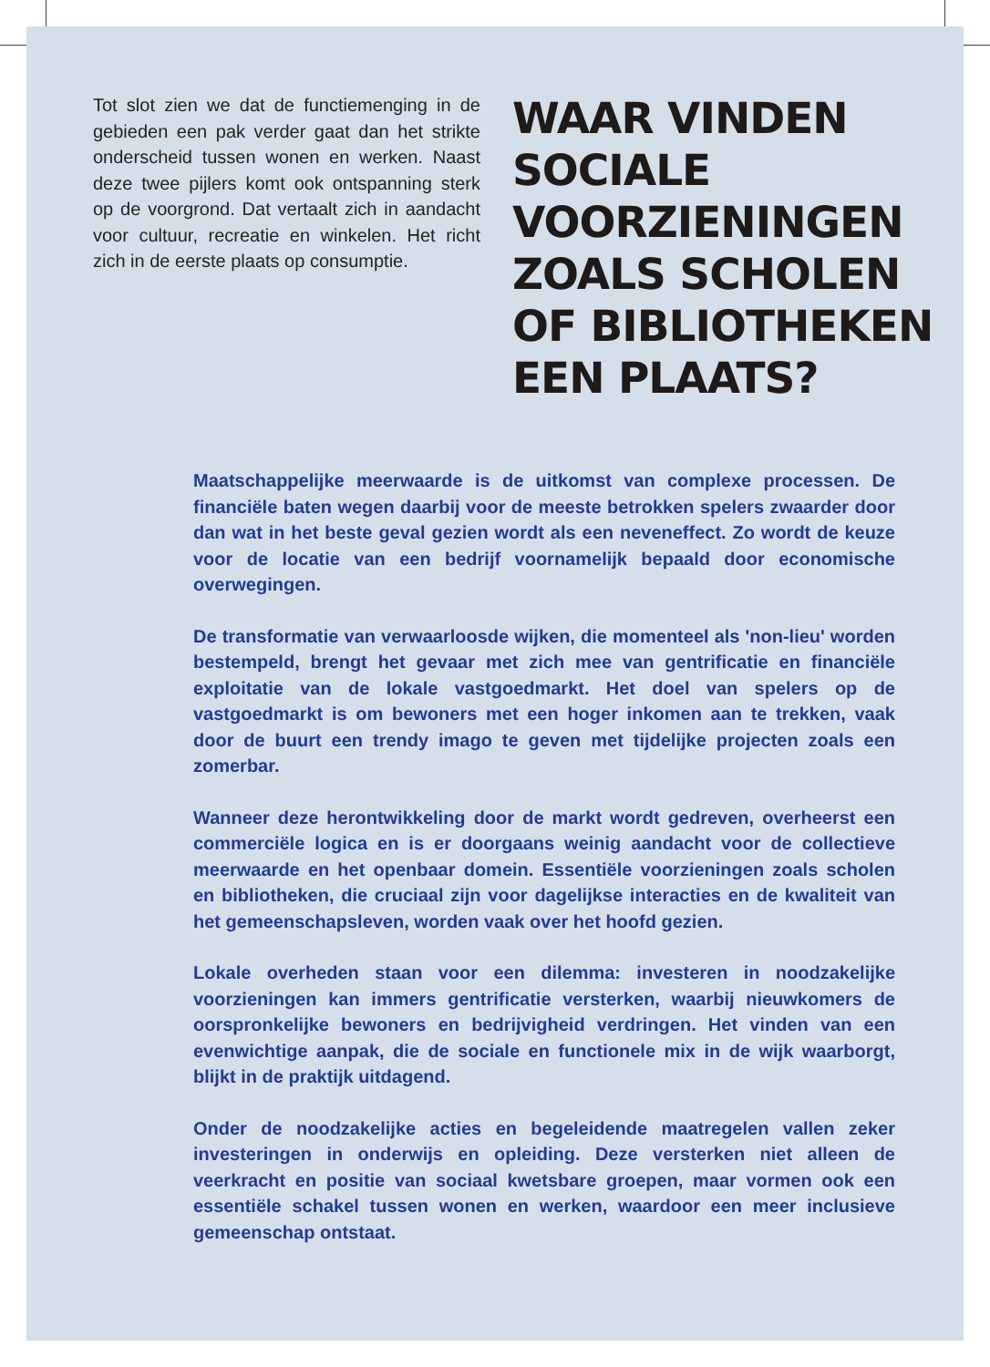Tot slot zien we dat de functiemenging in de gebieden een pak verder gaat dan het strikte onderscheid tussen wonen en werken. Naast deze twee pijlers komt ook ontspanning sterk op de voorgrond. Dat vertaalt zich in aandacht voor cultuur, recreatie en winkelen. Het richt zich in de eerste plaats op consumptie.
WAAR VINDEN
SOCIALE
VOORZIENINGEN
ZOALS SCHOLEN
OF BIBLIOTHEKEN
EEN PLAATS?
Maatschappelijke meerwaarde is de uitkomst van complexe processen. De financiële baten wegen daarbij voor de meeste betrokken spelers zwaarder door dan wat in het beste geval gezien wordt als een neveneffect. Zo wordt de keuze voor de locatie van een bedrijf voornamelijk bepaald door economische overwegingen.
De transformatie van verwaarloosde wijken, die momenteel als 'non-lieu' worden bestempeld, brengt het gevaar met zich mee van gentrificatie en financiële exploitatie van de lokale vastgoedmarkt. Het doel van spelers op de vastgoedmarkt is om bewoners met een hoger inkomen aan te trekken, vaak door de buurt een trendy imago te geven met tijdelijke projecten zoals een zomerbar.
Wanneer deze herontwikkeling door de markt wordt gedreven, overheerst een commerciële logica en is er doorgaans weinig aandacht voor de collectieve meerwaarde en het openbaar domein. Essentiële voorzieningen zoals scholen en bibliotheken, die cruciaal zijn voor dagelijkse interacties en de kwaliteit van het gemeenschapsleven, worden vaak over het hoofd gezien.
Lokale overheden staan voor een dilemma: investeren in noodzakelijke voorzieningen kan immers gentrificatie versterken, waarbij nieuwkomers de oorspronkelijke bewoners en bedrijvigheid verdringen. Het vinden van een evenwichtige aanpak, die de sociale en functionele mix in de wijk waarborgt, blijkt in de praktijk uitdagend.
Onder de noodzakelijke acties en begeleidende maatregelen vallen zeker investeringen in onderwijs en opleiding. Deze versterken niet alleen de veerkracht en positie van sociaal kwetsbare groepen, maar vormen ook een essentiële schakel tussen wonen en werken, waardoor een meer inclusieve gemeenschap ontstaat.